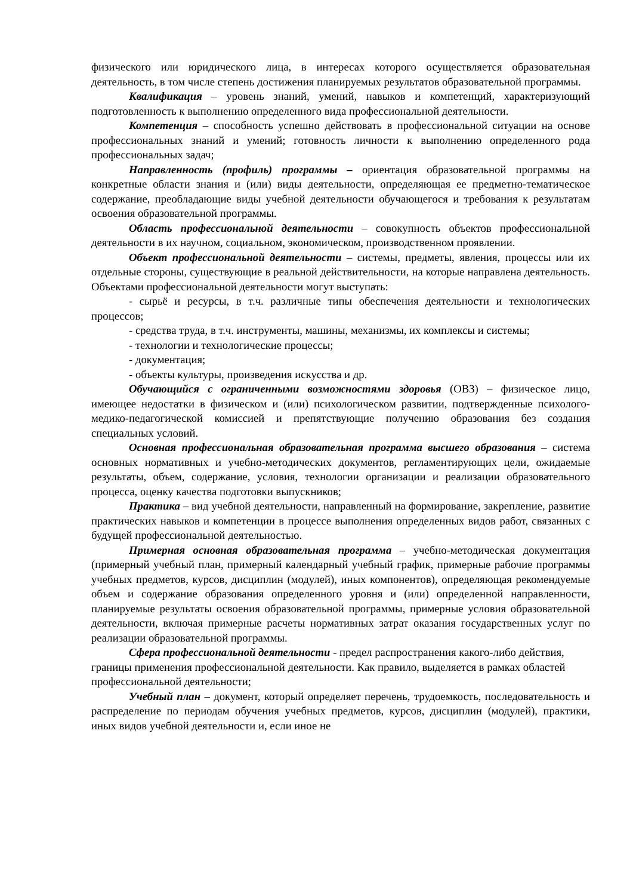физического или юридического лица, в интересах которого осуществляется образовательная деятельность, в том числе степень достижения планируемых результатов образовательной программы.
Квалификация – уровень знаний, умений, навыков и компетенций, характеризующий подготовленность к выполнению определенного вида профессиональной деятельности.
Компетенция – способность успешно действовать в профессиональной ситуации на основе профессиональных знаний и умений; готовность личности к выполнению определенного рода профессиональных задач;
Направленность (профиль) программы – ориентация образовательной программы на конкретные области знания и (или) виды деятельности, определяющая ее предметно-тематическое содержание, преобладающие виды учебной деятельности обучающегося и требования к результатам освоения образовательной программы.
Область профессиональной деятельности – совокупность объектов профессиональной деятельности в их научном, социальном, экономическом, производственном проявлении.
Объект профессиональной деятельности – системы, предметы, явления, процессы или их отдельные стороны, существующие в реальной действительности, на которые направлена деятельность. Объектами профессиональной деятельности могут выступать:
- сырьё и ресурсы, в т.ч. различные типы обеспечения деятельности и технологических процессов;
- средства труда, в т.ч. инструменты, машины, механизмы, их комплексы и системы;
- технологии и технологические процессы;
- документация;
- объекты культуры, произведения искусства и др.
Обучающийся с ограниченными возможностями здоровья (ОВЗ) – физическое лицо, имеющее недостатки в физическом и (или) психологическом развитии, подтвержденные психолого-медико-педагогической комиссией и препятствующие получению образования без создания специальных условий.
Основная профессиональная образовательная программа высшего образования – система основных нормативных и учебно-методических документов, регламентирующих цели, ожидаемые результаты, объем, содержание, условия, технологии организации и реализации образовательного процесса, оценку качества подготовки выпускников;
Практика – вид учебной деятельности, направленный на формирование, закрепление, развитие практических навыков и компетенции в процессе выполнения определенных видов работ, связанных с будущей профессиональной деятельностью.
Примерная основная образовательная программа – учебно-методическая документация (примерный учебный план, примерный календарный учебный график, примерные рабочие программы учебных предметов, курсов, дисциплин (модулей), иных компонентов), определяющая рекомендуемые объем и содержание образования определенного уровня и (или) определенной направленности, планируемые результаты освоения образовательной программы, примерные условия образовательной деятельности, включая примерные расчеты нормативных затрат оказания государственных услуг по реализации образовательной программы.
Сфера профессиональной деятельности - предел распространения какого-либо действия, границы применения профессиональной деятельности. Как правило, выделяется в рамках областей профессиональной деятельности;
Учебный план – документ, который определяет перечень, трудоемкость, последовательность и распределение по периодам обучения учебных предметов, курсов, дисциплин (модулей), практики, иных видов учебной деятельности и, если иное не